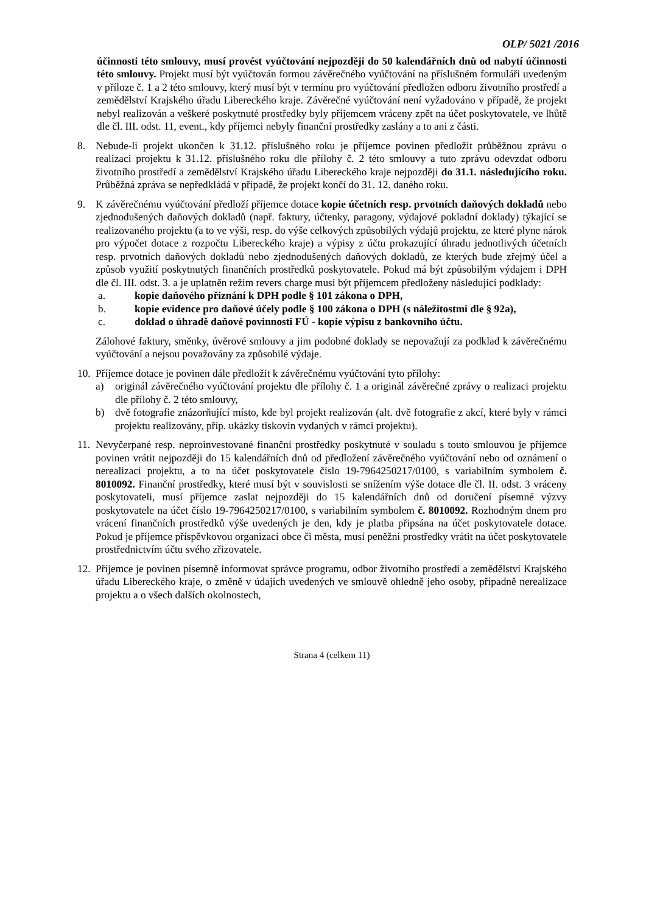OLP/ 5021 /2016
účinnosti této smlouvy, musí provést vyúčtování nejpozději do 50 kalendářních dnů od nabytí účinnosti této smlouvy. Projekt musí být vyúčtován formou závěrečného vyúčtování na příslušném formuláři uvedeným v příloze č. 1 a 2 této smlouvy, který musí být v termínu pro vyúčtování předložen odboru životního prostředí a zemědělství Krajského úřadu Libereckého kraje. Závěrečné vyúčtování není vyžadováno v případě, že projekt nebyl realizován a veškeré poskytnuté prostředky byly příjemcem vráceny zpět na účet poskytovatele, ve lhůtě dle čl. III. odst. 11, event., kdy příjemci nebyly finanční prostředky zaslány a to ani z části.
8. Nebude-li projekt ukončen k 31.12. příslušného roku je příjemce povinen předložit průběžnou zprávu o realizaci projektu k 31.12. příslušného roku dle přílohy č. 2 této smlouvy a tuto zprávu odevzdat odboru životního prostředí a zemědělství Krajského úřadu Libereckého kraje nejpozději do 31.1. následujícího roku. Průběžná zpráva se nepředkládá v případě, že projekt končí do 31. 12. daného roku.
9. K závěrečnému vyúčtování předloží příjemce dotace kopie účetních resp. prvotních daňových dokladů nebo zjednodušených daňových dokladů (např. faktury, účtenky, paragony, výdajové pokladní doklady) týkající se realizovaného projektu (a to ve výši, resp. do výše celkových způsobilých výdajů projektu, ze které plyne nárok pro výpočet dotace z rozpočtu Libereckého kraje) a výpisy z účtu prokazující úhradu jednotlivých účetních resp. prvotních daňových dokladů nebo zjednodušených daňových dokladů, ze kterých bude zřejmý účel a způsob využití poskytnutých finančních prostředků poskytovatele. Pokud má být způsobilým výdajem i DPH dle čl. III. odst. 3. a je uplatněn režim revers charge musí být příjemcem předloženy následující podklady:
a. kopie daňového přiznání k DPH podle § 101 zákona o DPH,
b. kopie evidence pro daňové účely podle § 100 zákona o DPH (s náležitostmi dle § 92a),
c. doklad o úhradě daňové povinnosti FÚ - kopie výpisu z bankovního účtu.
Zálohové faktury, směnky, úvěrové smlouvy a jim podobné doklady se nepovažují za podklad k závěrečnému vyúčtování a nejsou považovány za způsobilé výdaje.
10.
Příjemce dotace je povinen dále předložit k závěrečnému vyúčtování tyto přílohy:
a) originál závěrečného vyúčtování projektu dle přílohy č. 1 a originál závěrečné zprávy o realizaci projektu dle přílohy č. 2 této smlouvy,
b) dvě fotografie znázorňující místo, kde byl projekt realizován (alt. dvě fotografie z akcí, které byly v rámci projektu realizovány, příp. ukázky tiskovin vydaných v rámci projektu).
11.
Nevyčerpané resp. neproinvestované finanční prostředky poskytnuté v souladu s touto smlouvou je příjemce povinen vrátit nejpozději do 15 kalendářních dnů od předložení závěrečného vyúčtování nebo od oznámení o nerealizaci projektu, a to na účet poskytovatele číslo 19-7964250217/0100, s variabilním symbolem č. 8010092. Finanční prostředky, které musí být v souvislosti se snížením výše dotace dle čl. II. odst. 3 vráceny poskytovateli, musí příjemce zaslat nejpozději do 15 kalendářních dnů od doručení písemné výzvy poskytovatele na účet číslo 19-7964250217/0100, s variabilním symbolem č. 8010092. Rozhodným dnem pro vrácení finančních prostředků výše uvedených je den, kdy je platba připsána na účet poskytovatele dotace. Pokud je příjemce příspěvkovou organizací obce či města, musí peněžní prostředky vrátit na účet poskytovatele prostřednictvím účtu svého zřizovatele.
12.
Příjemce je povinen písemně informovat správce programu, odbor životního prostředí a zemědělství Krajského úřadu Libereckého kraje, o změně v údajích uvedených ve smlouvě ohledně jeho osoby, případně nerealizace projektu a o všech dalších okolnostech,
Strana 4 (celkem 11)